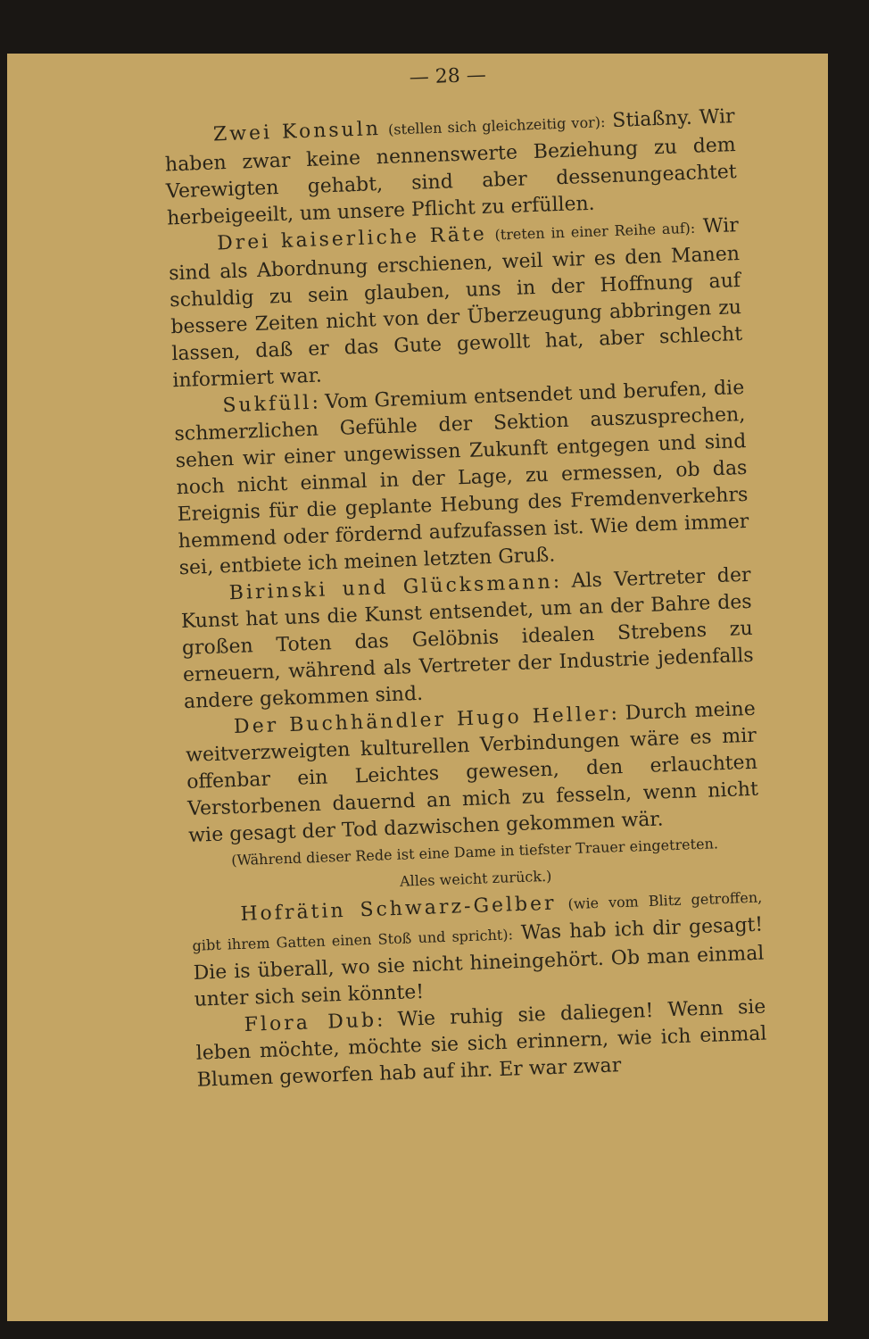— 28 —
Zwei Konsuln (stellen sich gleichzeitig vor): Stiaßny. Wir haben zwar keine nennenswerte Beziehung zu dem Verewigten gehabt, sind aber dessenungeachtet herbeigeeilt, um unsere Pflicht zu erfüllen.
Drei kaiserliche Räte (treten in einer Reihe auf): Wir sind als Abordnung erschienen, weil wir es den Manen schuldig zu sein glauben, uns in der Hoffnung auf bessere Zeiten nicht von der Überzeugung abbringen zu lassen, daß er das Gute gewollt hat, aber schlecht informiert war.
Sukfüll: Vom Gremium entsendet und berufen, die schmerzlichen Gefühle der Sektion auszusprechen, sehen wir einer ungewissen Zukunft entgegen und sind noch nicht einmal in der Lage, zu ermessen, ob das Ereignis für die geplante Hebung des Fremdenverkehrs hemmend oder fördernd aufzufassen ist. Wie dem immer sei, entbiete ich meinen letzten Gruß.
Birinski und Glücksmann: Als Vertreter der Kunst hat uns die Kunst entsendet, um an der Bahre des großen Toten das Gelöbnis idealen Strebens zu erneuern, während als Vertreter der Industrie jedenfalls andere gekommen sind.
Der Buchhändler Hugo Heller: Durch meine weitverzweigten kulturellen Verbindungen wäre es mir offenbar ein Leichtes gewesen, den erlauchten Verstorbenen dauernd an mich zu fesseln, wenn nicht wie gesagt der Tod dazwischen gekommen wär.
(Während dieser Rede ist eine Dame in tiefster Trauer eingetreten.
Alles weicht zurück.)
Hofrätin Schwarz-Gelber (wie vom Blitz getroffen, gibt ihrem Gatten einen Stoß und spricht): Was hab ich dir gesagt! Die is überall, wo sie nicht hineingehört. Ob man einmal unter sich sein könnte!
Flora Dub: Wie ruhig sie daliegen! Wenn sie leben möchte, möchte sie sich erinnern, wie ich einmal Blumen geworfen hab auf ihr. Er war zwar